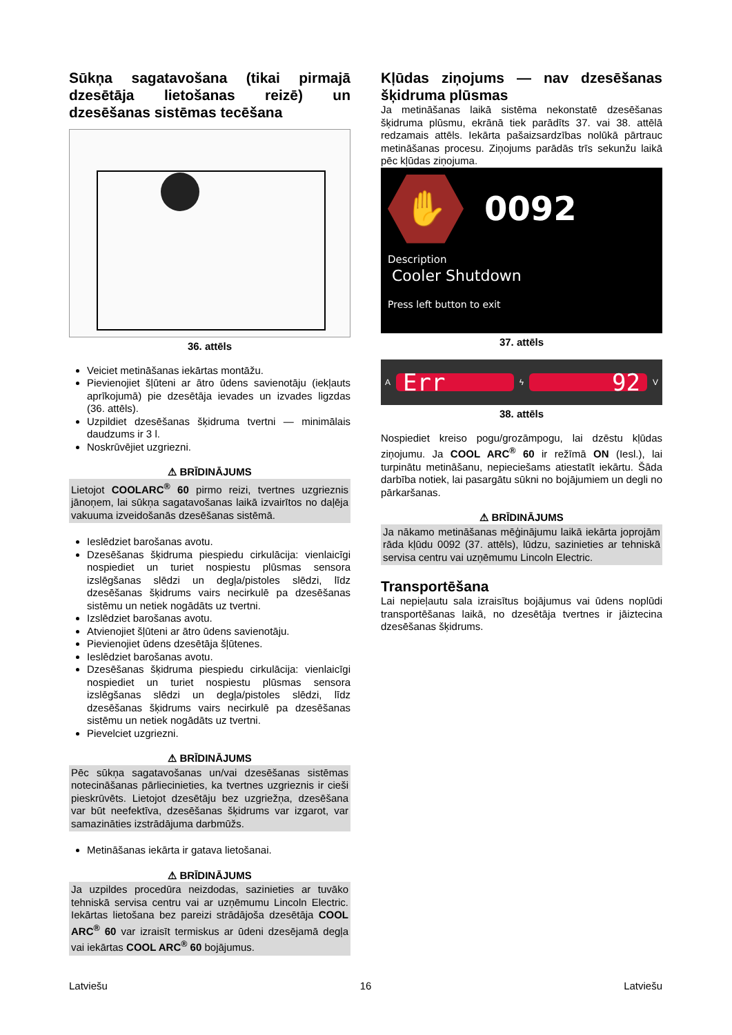Sūkņa sagatavošana (tikai pirmajā dzesētāja lietošanas reizē) un dzesēšanas sistēmas tecēšana
36. attēls
Veiciet metināšanas iekārtas montāžu.
Pievienojiet šļūteni ar ātro ūdens savienotāju (iekļauts aprīkojumā) pie dzesētāja ievades un izvades ligzdas (36. attēls).
Uzpildiet dzesēšanas šķidruma tvertni — minimālais daudzums ir 3 l.
Noskrūvējiet uzgriezni.
⚠ BRĪDINĀJUMS
Lietojot COOLARC<sup>®</sup> 60 pirmo reizi, tvertnes uzgrieznis jānoņem, lai sūkņa sagatavošanas laikā izvairītos no daļēja vakuuma izveidošanās dzesēšanas sistēmā.
Ieslēdziet barošanas avotu.
Dzesēšanas šķidruma piespiedu cirkulācija: vienlaicīgi nospiediet un turiet nospiestu plūsmas sensora izslēgšanas slēdzi un degļa/pistoles slēdzi, līdz dzesēšanas šķidrums vairs necirkulē pa dzesēšanas sistēmu un netiek nogādāts uz tvertni.
Izslēdziet barošanas avotu.
Atvienojiet šļūteni ar ātro ūdens savienotāju.
Pievienojiet ūdens dzesētāja šļūtenes.
Ieslēdziet barošanas avotu.
Dzesēšanas šķidruma piespiedu cirkulācija: vienlaicīgi nospiediet un turiet nospiestu plūsmas sensora izslēgšanas slēdzi un degļa/pistoles slēdzi, līdz dzesēšanas šķidrums vairs necirkulē pa dzesēšanas sistēmu un netiek nogādāts uz tvertni.
Pievelciet uzgriezni.
⚠ BRĪDINĀJUMS
Pēc sūkņa sagatavošanas un/vai dzesēšanas sistēmas notecināšanas pārliecinieties, ka tvertnes uzgrieznis ir cieši pieskrūvēts. Lietojot dzesētāju bez uzgriežņa, dzesēšana var būt neefektīva, dzesēšanas šķidrums var izgarot, var samazināties izstrādājuma darbmūžs.
Metināšanas iekārta ir gatava lietošanai.
⚠ BRĪDINĀJUMS
Ja uzpildes procedūra neizdodas, sazinieties ar tuvāko tehniskā servisa centru vai ar uzņēmumu Lincoln Electric. Iekārtas lietošana bez pareizi strādājoša dzesētāja COOL ARC<sup>®</sup> 60 var izraisīt termiskus ar ūdeni dzesējamā degļa vai iekārtas COOL ARC<sup>®</sup> 60 bojājumus.
Kļūdas ziņojums — nav dzesēšanas šķidruma plūsmas
Ja metināšanas laikā sistēma nekonstatē dzesēšanas šķidruma plūsmu, ekrānā tiek parādīts 37. vai 38. attēlā redzamais attēls. Iekārta pašaizsardzības nolūkā pārtrauc metināšanas procesu. Ziņojums parādās trīs sekunžu laikā pēc kļūdas ziņojuma.
✋
0092
Description
Cooler Shutdown
Press left button to exit
37. attēls
A
Err
ϟ
92
V
38. attēls
Nospiediet kreiso pogu/grozāmpogu, lai dzēstu kļūdas ziņojumu. Ja COOL ARC<sup>®</sup> 60 ir režīmā ON (Iesl.), lai turpinātu metināšanu, nepieciešams atiestatīt iekārtu. Šāda darbība notiek, lai pasargātu sūkni no bojājumiem un degli no pārkaršanas.
⚠ BRĪDINĀJUMS
Ja nākamo metināšanas mēģinājumu laikā iekārta joprojām rāda kļūdu 0092 (37. attēls), lūdzu, sazinieties ar tehniskā servisa centru vai uzņēmumu Lincoln Electric.
Transportēšana
Lai nepieļautu sala izraisītus bojājumus vai ūdens noplūdi transportēšanas laikā, no dzesētāja tvertnes ir jāiztecina dzesēšanas šķidrums.
Latviešu 16 Latviešu